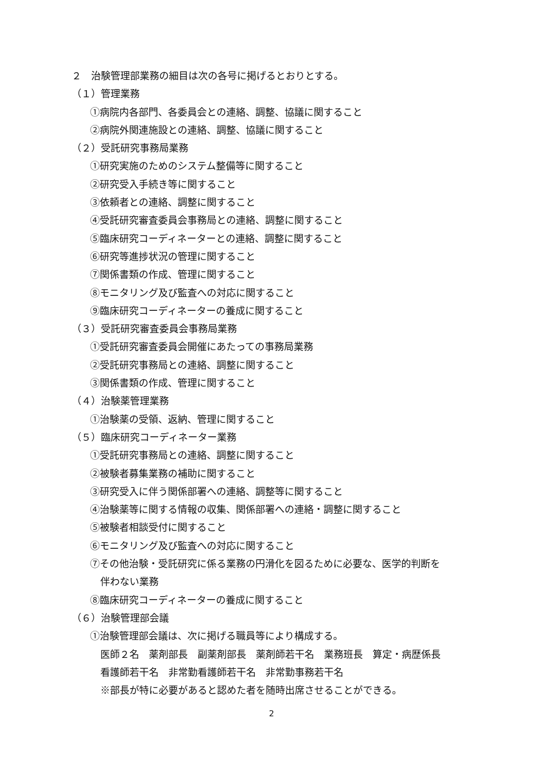２　治験管理部業務の細目は次の各号に掲げるとおりとする。
（１）管理業務
①病院内各部門、各委員会との連絡、調整、協議に関すること
②病院外関連施設との連絡、調整、協議に関すること
（２）受託研究事務局業務
①研究実施のためのシステム整備等に関すること
②研究受入手続き等に関すること
③依頼者との連絡、調整に関すること
④受託研究審査委員会事務局との連絡、調整に関すること
⑤臨床研究コーディネーターとの連絡、調整に関すること
⑥研究等進捗状況の管理に関すること
⑦関係書類の作成、管理に関すること
⑧モニタリング及び監査への対応に関すること
⑨臨床研究コーディネーターの養成に関すること
（３）受託研究審査委員会事務局業務
①受託研究審査委員会開催にあたっての事務局業務
②受託研究事務局との連絡、調整に関すること
③関係書類の作成、管理に関すること
（４）治験薬管理業務
①治験薬の受領、返納、管理に関すること
（５）臨床研究コーディネーター業務
①受託研究事務局との連絡、調整に関すること
②被験者募集業務の補助に関すること
③研究受入に伴う関係部署への連絡、調整等に関すること
④治験薬等に関する情報の収集、関係部署への連絡・調整に関すること
⑤被験者相談受付に関すること
⑥モニタリング及び監査への対応に関すること
⑦その他治験・受託研究に係る業務の円滑化を図るために必要な、医学的判断を
伴わない業務
⑧臨床研究コーディネーターの養成に関すること
（６）治験管理部会議
①治験管理部会議は、次に掲げる職員等により構成する。
医師２名　薬剤部長　副薬剤部長　薬剤師若干名　業務班長　算定・病歴係長
看護師若干名　非常勤看護師若干名　非常勤事務若干名
※部長が特に必要があると認めた者を随時出席させることができる。
2